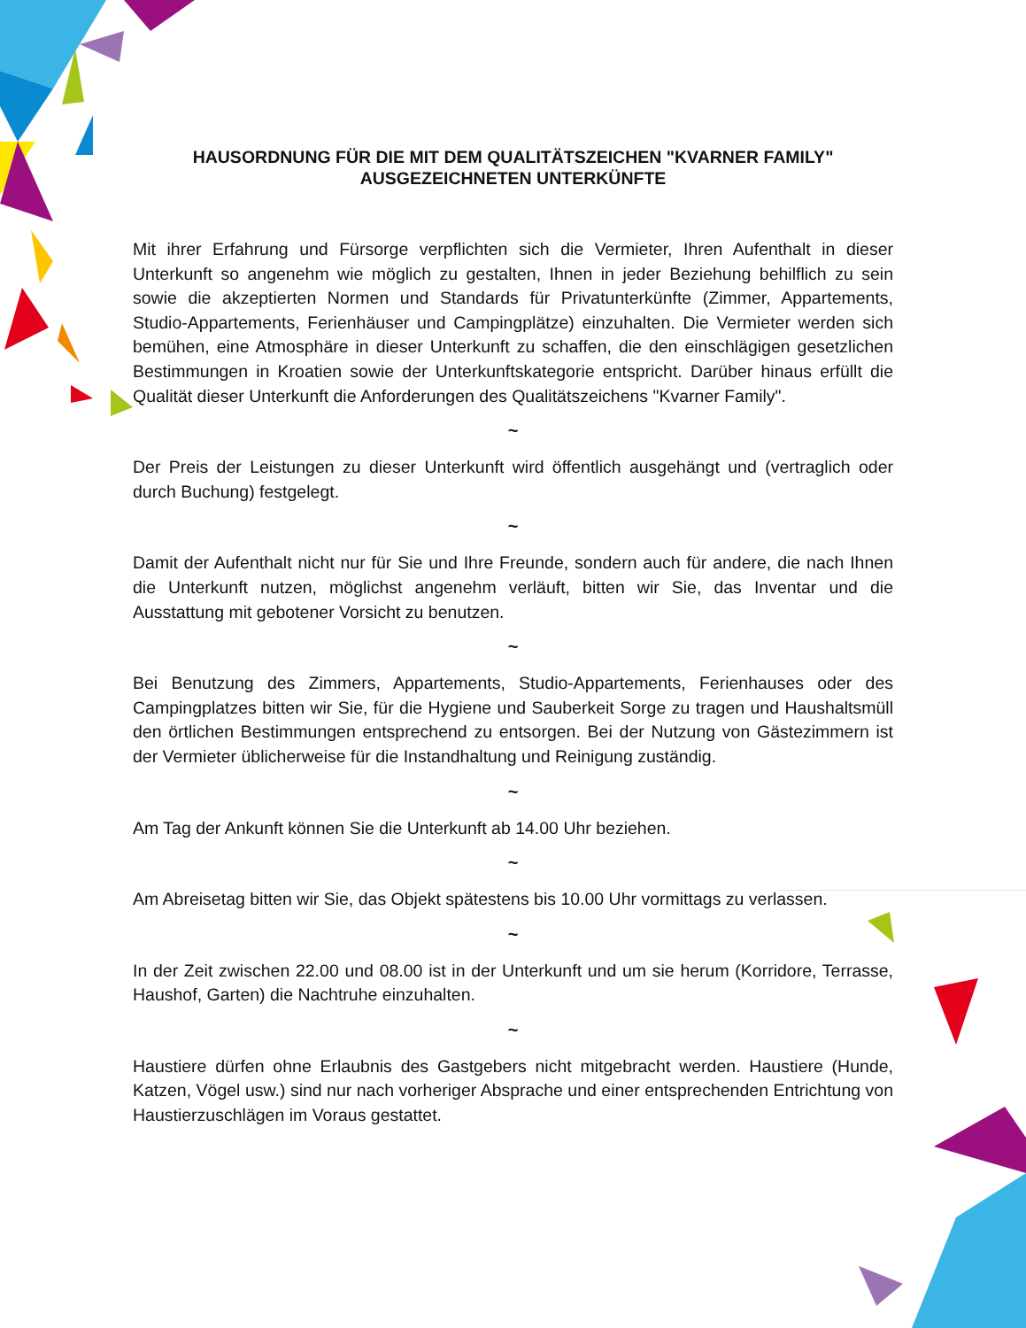HAUSORDNUNG FÜR DIE MIT DEM QUALITÄTSZEICHEN "KVARNER FAMILY"
AUSGEZEICHNETEN UNTERKÜNFTE
Mit ihrer Erfahrung und Fürsorge verpflichten sich die Vermieter, Ihren Aufenthalt in dieser Unterkunft so angenehm wie möglich zu gestalten, Ihnen in jeder Beziehung behilflich zu sein sowie die akzeptierten Normen und Standards für Privatunterkünfte (Zimmer, Appartements, Studio-Appartements, Ferienhäuser und Campingplätze) einzuhalten. Die Vermieter werden sich bemühen, eine Atmosphäre in dieser Unterkunft zu schaffen, die den einschlägigen gesetzlichen Bestimmungen in Kroatien sowie der Unterkunftskategorie entspricht. Darüber hinaus erfüllt die Qualität dieser Unterkunft die Anforderungen des Qualitätszeichens "Kvarner Family".
~
Der Preis der Leistungen zu dieser Unterkunft wird öffentlich ausgehängt und (vertraglich oder durch Buchung) festgelegt.
~
Damit der Aufenthalt nicht nur für Sie und Ihre Freunde, sondern auch für andere, die nach Ihnen die Unterkunft nutzen, möglichst angenehm verläuft, bitten wir Sie, das Inventar und die Ausstattung mit gebotener Vorsicht zu benutzen.
~
Bei Benutzung des Zimmers, Appartements, Studio-Appartements, Ferienhauses oder des Campingplatzes bitten wir Sie, für die Hygiene und Sauberkeit Sorge zu tragen und Haushaltsmüll den örtlichen Bestimmungen entsprechend zu entsorgen. Bei der Nutzung von Gästezimmern ist der Vermieter üblicherweise für die Instandhaltung und Reinigung zuständig.
~
Am Tag der Ankunft können Sie die Unterkunft ab 14.00 Uhr beziehen.
~
Am Abreisetag bitten wir Sie, das Objekt spätestens bis 10.00 Uhr vormittags zu verlassen.
~
In der Zeit zwischen 22.00 und 08.00 ist in der Unterkunft und um sie herum (Korridore, Terrasse, Haushof, Garten) die Nachtruhe einzuhalten.
~
Haustiere dürfen ohne Erlaubnis des Gastgebers nicht mitgebracht werden. Haustiere (Hunde, Katzen, Vögel usw.) sind nur nach vorheriger Absprache und einer entsprechenden Entrichtung von Haustierzuschlägen im Voraus gestattet.